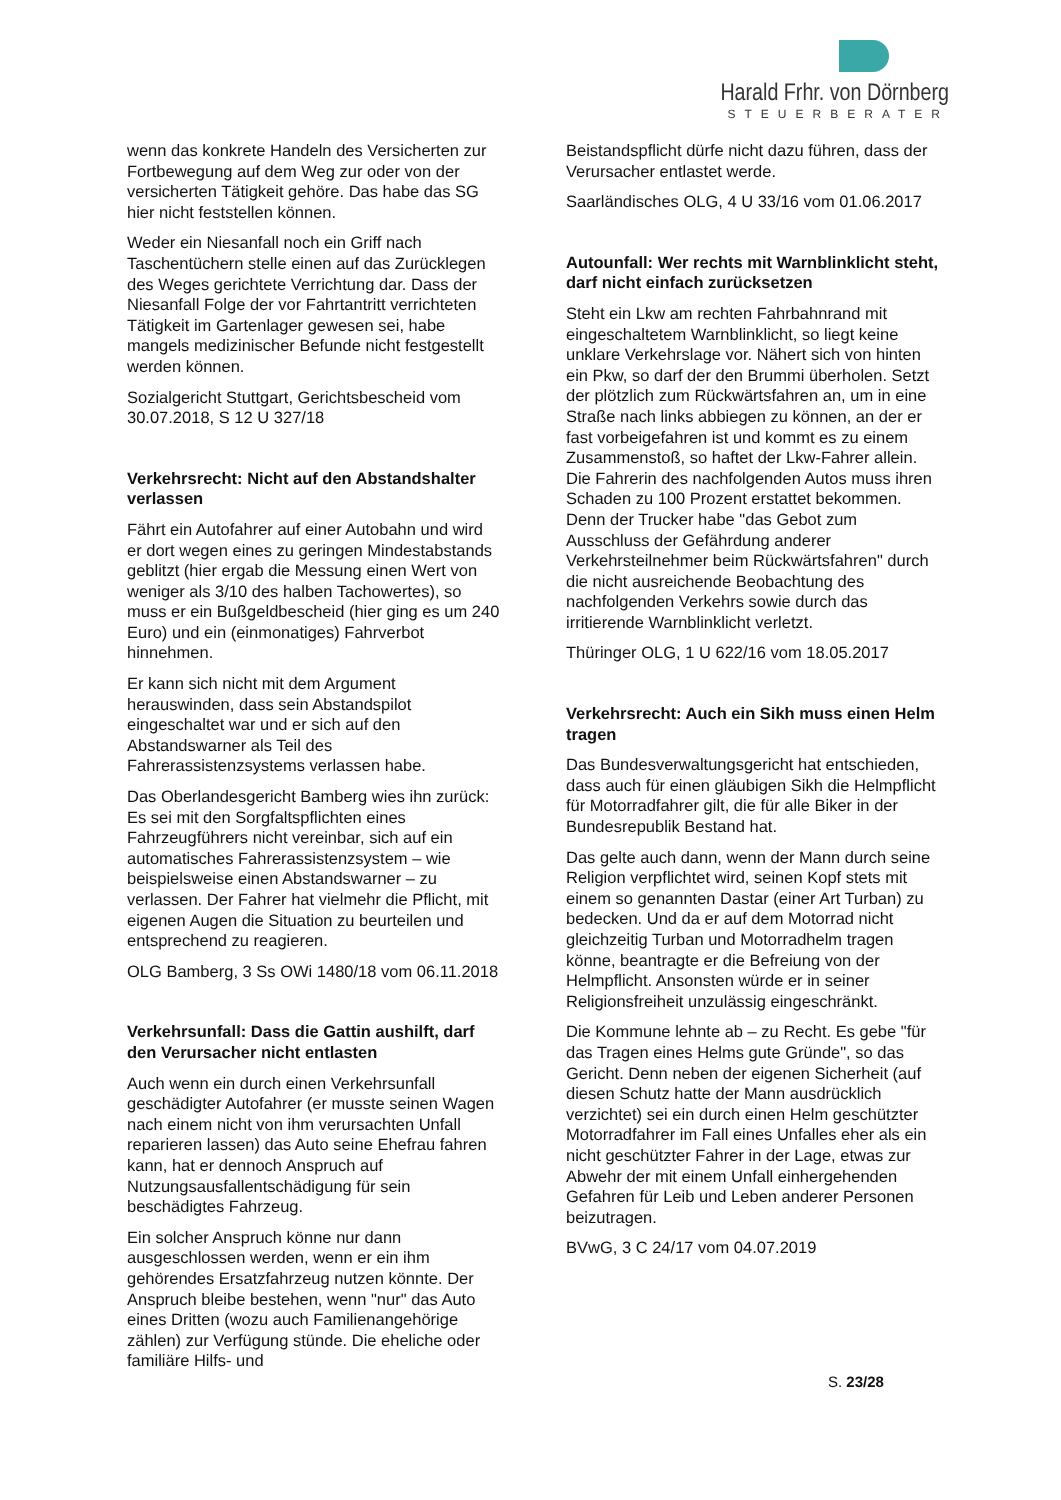Harald Frhr. von Dörnberg
STEUERBERATER
wenn das konkrete Handeln des Versicherten zur Fortbewegung auf dem Weg zur oder von der versicherten Tätigkeit gehöre. Das habe das SG hier nicht feststellen können.
Weder ein Niesanfall noch ein Griff nach Taschentüchern stelle einen auf das Zurücklegen des Weges gerichtete Verrichtung dar. Dass der Niesanfall Folge der vor Fahrtantritt verrichteten Tätigkeit im Gartenlager gewesen sei, habe mangels medizinischer Befunde nicht festgestellt werden können.
Sozialgericht Stuttgart, Gerichtsbescheid vom 30.07.2018, S 12 U 327/18
Verkehrsrecht: Nicht auf den Abstandshalter verlassen
Fährt ein Autofahrer auf einer Autobahn und wird er dort wegen eines zu geringen Mindestabstands geblitzt (hier ergab die Messung einen Wert von weniger als 3/10 des halben Tachowertes), so muss er ein Bußgeldbescheid (hier ging es um 240 Euro) und ein (einmonatiges) Fahrverbot hinnehmen.
Er kann sich nicht mit dem Argument herauswinden, dass sein Abstandspilot eingeschaltet war und er sich auf den Abstandswarner als Teil des Fahrerassistenzsystems verlassen habe.
Das Oberlandesgericht Bamberg wies ihn zurück: Es sei mit den Sorgfaltspflichten eines Fahrzeugführers nicht vereinbar, sich auf ein automatisches Fahrerassistenzsystem – wie beispielsweise einen Abstandswarner – zu verlassen. Der Fahrer hat vielmehr die Pflicht, mit eigenen Augen die Situation zu beurteilen und entsprechend zu reagieren.
OLG Bamberg, 3 Ss OWi 1480/18 vom 06.11.2018
Verkehrsunfall: Dass die Gattin aushilft, darf den Verursacher nicht entlasten
Auch wenn ein durch einen Verkehrsunfall geschädigter Autofahrer (er musste seinen Wagen nach einem nicht von ihm verursachten Unfall reparieren lassen) das Auto seine Ehefrau fahren kann, hat er dennoch Anspruch auf Nutzungsausfallentschädigung für sein beschädigtes Fahrzeug.
Ein solcher Anspruch könne nur dann ausgeschlossen werden, wenn er ein ihm gehörendes Ersatzfahrzeug nutzen könnte. Der Anspruch bleibe bestehen, wenn "nur" das Auto eines Dritten (wozu auch Familienangehörige zählen) zur Verfügung stünde. Die eheliche oder familiäre Hilfs- und
Beistandspflicht dürfe nicht dazu führen, dass der Verursacher entlastet werde.
Saarländisches OLG, 4 U 33/16 vom 01.06.2017
Autounfall: Wer rechts mit Warnblinklicht steht, darf nicht einfach zurücksetzen
Steht ein Lkw am rechten Fahrbahnrand mit eingeschaltetem Warnblinklicht, so liegt keine unklare Verkehrslage vor. Nähert sich von hinten ein Pkw, so darf der den Brummi überholen. Setzt der plötzlich zum Rückwärtsfahren an, um in eine Straße nach links abbiegen zu können, an der er fast vorbeigefahren ist und kommt es zu einem Zusammenstoß, so haftet der Lkw-Fahrer allein. Die Fahrerin des nachfolgenden Autos muss ihren Schaden zu 100 Prozent erstattet bekommen. Denn der Trucker habe "das Gebot zum Ausschluss der Gefährdung anderer Verkehrsteilnehmer beim Rückwärtsfahren" durch die nicht ausreichende Beobachtung des nachfolgenden Verkehrs sowie durch das irritierende Warnblinklicht verletzt.
Thüringer OLG, 1 U 622/16 vom 18.05.2017
Verkehrsrecht: Auch ein Sikh muss einen Helm tragen
Das Bundesverwaltungsgericht hat entschieden, dass auch für einen gläubigen Sikh die Helmpflicht für Motorradfahrer gilt, die für alle Biker in der Bundesrepublik Bestand hat.
Das gelte auch dann, wenn der Mann durch seine Religion verpflichtet wird, seinen Kopf stets mit einem so genannten Dastar (einer Art Turban) zu bedecken. Und da er auf dem Motorrad nicht gleichzeitig Turban und Motorradhelm tragen könne, beantragte er die Befreiung von der Helmpflicht. Ansonsten würde er in seiner Religionsfreiheit unzulässig eingeschränkt.
Die Kommune lehnte ab – zu Recht. Es gebe "für das Tragen eines Helms gute Gründe", so das Gericht. Denn neben der eigenen Sicherheit (auf diesen Schutz hatte der Mann ausdrücklich verzichtet) sei ein durch einen Helm geschützter Motorradfahrer im Fall eines Unfalles eher als ein nicht geschützter Fahrer in der Lage, etwas zur Abwehr der mit einem Unfall einhergehenden Gefahren für Leib und Leben anderer Personen beizutragen.
BVwG, 3 C 24/17 vom 04.07.2019
S. 23/28